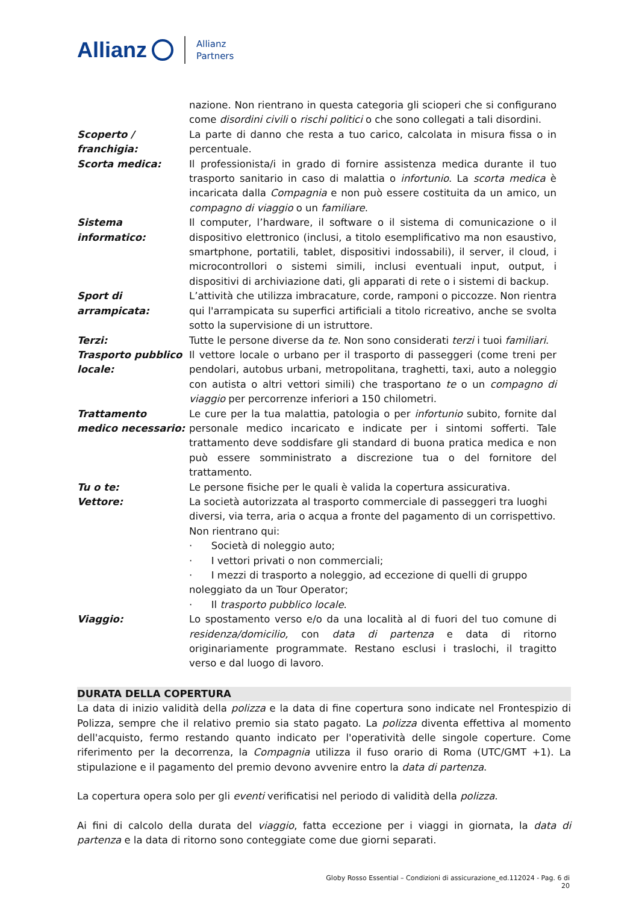Allianz Allianz
Partners
nazione. Non rientrano in questa categoria gli scioperi che si configurano come disordini civili o rischi politici o che sono collegati a tali disordini.
Scoperto / franchigia:
La parte di danno che resta a tuo carico, calcolata in misura fissa o in percentuale.
Scorta medica: Il professionista/i in grado di fornire assistenza medica durante il tuo trasporto sanitario in caso di malattia o infortunio. La scorta medica è incaricata dalla Compagnia e non può essere costituita da un amico, un compagno di viaggio o un familiare.
Sistema informatico:
Il computer, l’hardware, il software o il sistema di comunicazione o il dispositivo elettronico (inclusi, a titolo esemplificativo ma non esaustivo, smartphone, portatili, tablet, dispositivi indossabili), il server, il cloud, i microcontrollori o sistemi simili, inclusi eventuali input, output, i dispositivi di archiviazione dati, gli apparati di rete o i sistemi di backup.
Sport di arrampicata:
L’attività che utilizza imbracature, corde, ramponi o piccozze. Non rientra qui l'arrampicata su superfici artificiali a titolo ricreativo, anche se svolta sotto la supervisione di un istruttore.
Terzi: Tutte le persone diverse da te. Non sono considerati terzi i tuoi familiari.
Trasporto pubblico locale:
Il vettore locale o urbano per il trasporto di passeggeri (come treni per pendolari, autobus urbani, metropolitana, traghetti, taxi, auto a noleggio con autista o altri vettori simili) che trasportano te o un compagno di viaggio per percorrenze inferiori a 150 chilometri.
Trattamento medico necessario:
Le cure per la tua malattia, patologia o per infortunio subito, fornite dal personale medico incaricato e indicate per i sintomi sofferti. Tale trattamento deve soddisfare gli standard di buona pratica medica e non può essere somministrato a discrezione tua o del fornitore del trattamento.
Tu o te: Le persone fisiche per le quali è valida la copertura assicurativa.
Vettore: La società autorizzata al trasporto commerciale di passeggeri tra luoghi diversi, via terra, aria o acqua a fronte del pagamento di un corrispettivo. Non rientrano qui:
· Società di noleggio auto;
· I vettori privati o non commerciali;
· I mezzi di trasporto a noleggio, ad eccezione di quelli di gruppo noleggiato da un Tour Operator;
· Il trasporto pubblico locale.
Viaggio: Lo spostamento verso e/o da una località al di fuori del tuo comune di residenza/domicilio, con data di partenza e data di ritorno originariamente programmate. Restano esclusi i traslochi, il tragitto verso e dal luogo di lavoro.
DURATA DELLA COPERTURA
La data di inizio validità della polizza e la data di fine copertura sono indicate nel Frontespizio di Polizza, sempre che il relativo premio sia stato pagato. La polizza diventa effettiva al momento dell'acquisto, fermo restando quanto indicato per l'operatività delle singole coperture. Come riferimento per la decorrenza, la Compagnia utilizza il fuso orario di Roma (UTC/GMT +1). La stipulazione e il pagamento del premio devono avvenire entro la data di partenza.
La copertura opera solo per gli eventi verificatisi nel periodo di validità della polizza.
Ai fini di calcolo della durata del viaggio, fatta eccezione per i viaggi in giornata, la data di partenza e la data di ritorno sono conteggiate come due giorni separati.
Globy Rosso Essential – Condizioni di assicurazione_ed.112024 - Pag. 6 di 20